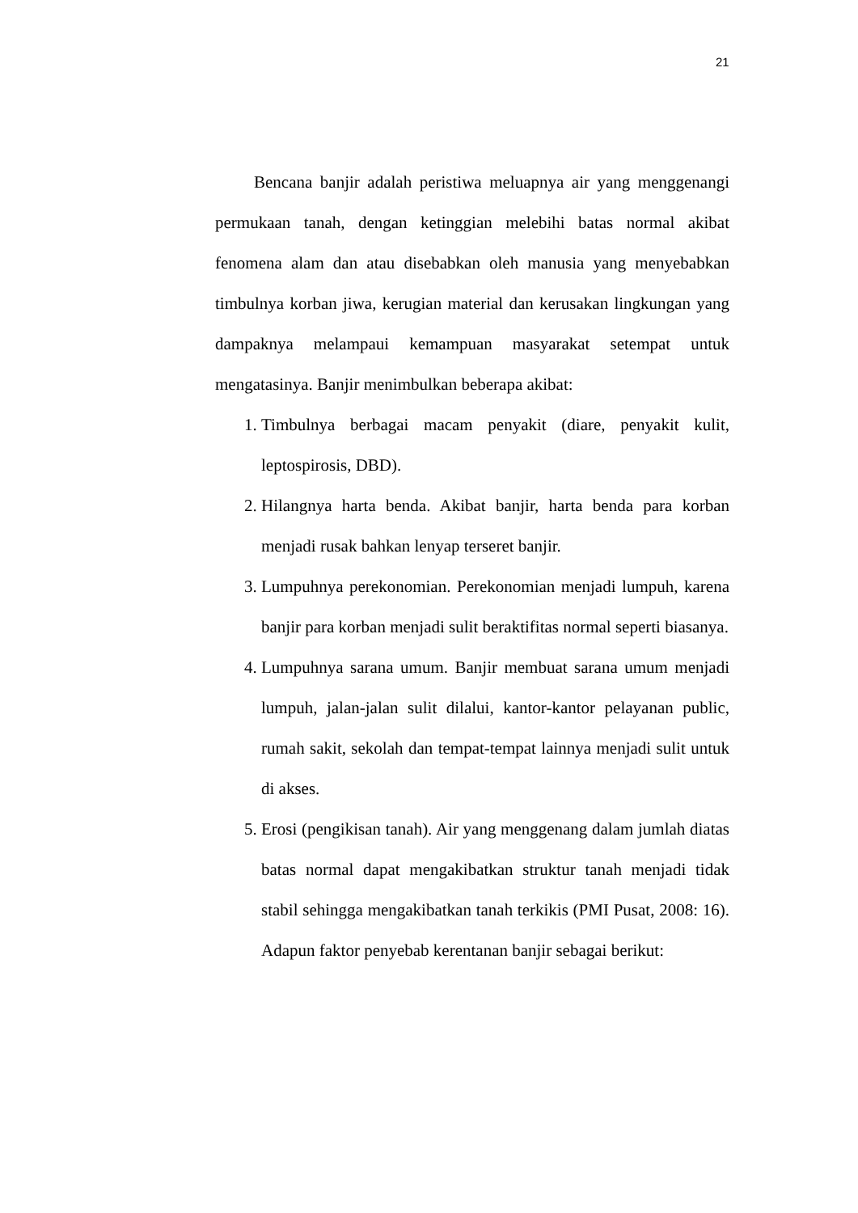21
Bencana banjir adalah peristiwa meluapnya air yang menggenangi permukaan tanah, dengan ketinggian melebihi batas normal akibat fenomena alam dan atau disebabkan oleh manusia yang menyebabkan timbulnya korban jiwa, kerugian material dan kerusakan lingkungan yang dampaknya melampaui kemampuan masyarakat setempat untuk mengatasinya. Banjir menimbulkan beberapa akibat:
1. Timbulnya berbagai macam penyakit (diare, penyakit kulit, leptospirosis, DBD).
2. Hilangnya harta benda. Akibat banjir, harta benda para korban menjadi rusak bahkan lenyap terseret banjir.
3. Lumpuhnya perekonomian. Perekonomian menjadi lumpuh, karena banjir para korban menjadi sulit beraktifitas normal seperti biasanya.
4. Lumpuhnya sarana umum. Banjir membuat sarana umum menjadi lumpuh, jalan-jalan sulit dilalui, kantor-kantor pelayanan public, rumah sakit, sekolah dan tempat-tempat lainnya menjadi sulit untuk di akses.
5. Erosi (pengikisan tanah). Air yang menggenang dalam jumlah diatas batas normal dapat mengakibatkan struktur tanah menjadi tidak stabil sehingga mengakibatkan tanah terkikis (PMI Pusat, 2008: 16). Adapun faktor penyebab kerentanan banjir sebagai berikut: